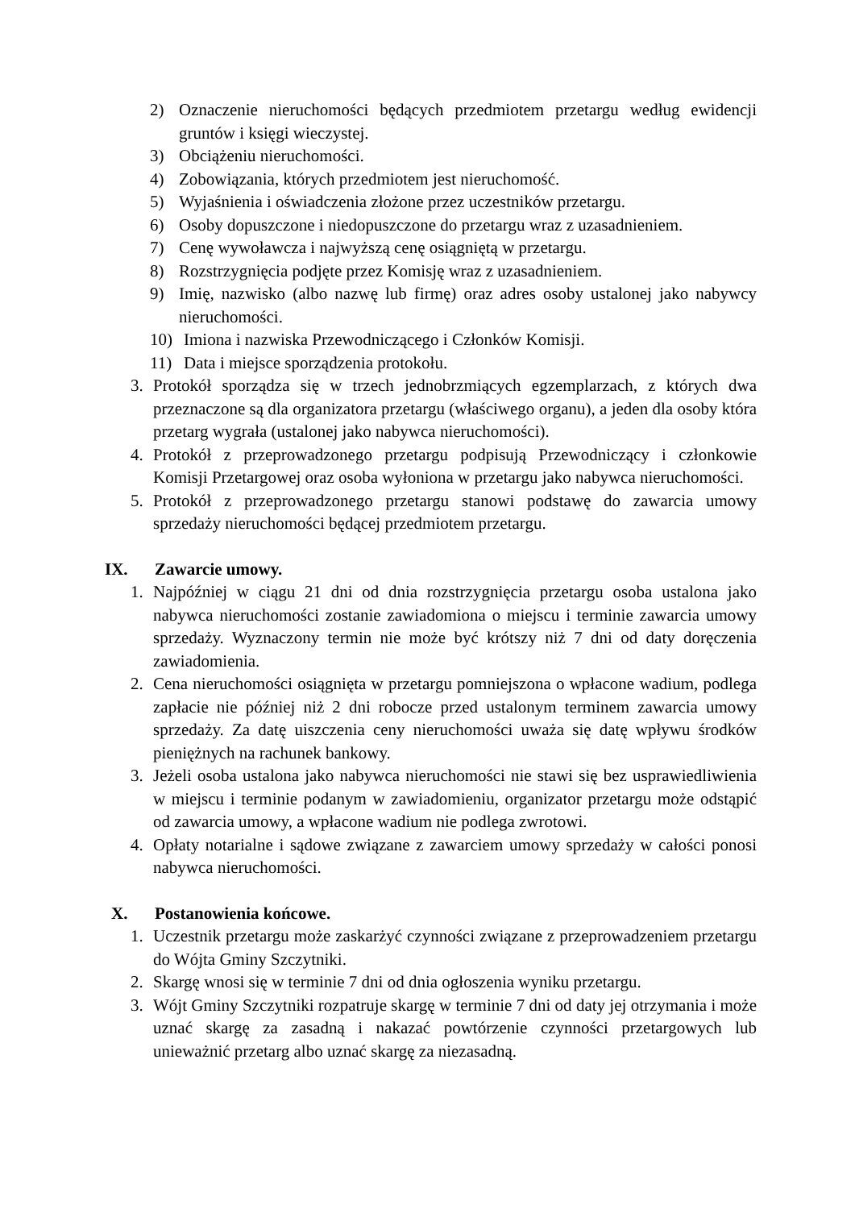2) Oznaczenie nieruchomości będących przedmiotem przetargu według ewidencji gruntów i księgi wieczystej.
3) Obciążeniu nieruchomości.
4) Zobowiązania, których przedmiotem jest nieruchomość.
5) Wyjaśnienia i oświadczenia złożone przez uczestników przetargu.
6) Osoby dopuszczone i niedopuszczone do przetargu wraz z uzasadnieniem.
7) Cenę wywoławcza i najwyższą cenę osiągniętą w przetargu.
8) Rozstrzygnięcia podjęte przez Komisję wraz z uzasadnieniem.
9) Imię, nazwisko (albo nazwę lub firmę) oraz adres osoby ustalonej jako nabywcy nieruchomości.
10) Imiona i nazwiska Przewodniczącego i Członków Komisji.
11) Data i miejsce sporządzenia protokołu.
3. Protokół sporządza się w trzech jednobrzmiących egzemplarzach, z których dwa przeznaczone są dla organizatora przetargu (właściwego organu), a jeden dla osoby która przetarg wygrała (ustalonej jako nabywca nieruchomości).
4. Protokół z przeprowadzonego przetargu podpisują Przewodniczący i członkowie Komisji Przetargowej oraz osoba wyłoniona w przetargu jako nabywca nieruchomości.
5. Protokół z przeprowadzonego przetargu stanowi podstawę do zawarcia umowy sprzedaży nieruchomości będącej przedmiotem przetargu.
IX. Zawarcie umowy.
1. Najpóźniej w ciągu 21 dni od dnia rozstrzygnięcia przetargu osoba ustalona jako nabywca nieruchomości zostanie zawiadomiona o miejscu i terminie zawarcia umowy sprzedaży. Wyznaczony termin nie może być krótszy niż 7 dni od daty doręczenia zawiadomienia.
2. Cena nieruchomości osiągnięta w przetargu pomniejszona o wpłacone wadium, podlega zapłacie nie później niż 2 dni robocze przed ustalonym terminem zawarcia umowy sprzedaży. Za datę uiszczenia ceny nieruchomości uważa się datę wpływu środków pieniężnych na rachunek bankowy.
3. Jeżeli osoba ustalona jako nabywca nieruchomości nie stawi się bez usprawiedliwienia w miejscu i terminie podanym w zawiadomieniu, organizator przetargu może odstąpić od zawarcia umowy, a wpłacone wadium nie podlega zwrotowi.
4. Opłaty notarialne i sądowe związane z zawarciem umowy sprzedaży w całości ponosi nabywca nieruchomości.
X. Postanowienia końcowe.
1. Uczestnik przetargu może zaskarżyć czynności związane z przeprowadzeniem przetargu do Wójta Gminy Szczytniki.
2. Skargę wnosi się w terminie 7 dni od dnia ogłoszenia wyniku przetargu.
3. Wójt Gminy Szczytniki rozpatruje skargę w terminie 7 dni od daty jej otrzymania i może uznać skargę za zasadną i nakazać powtórzenie czynności przetargowych lub unieważnić przetarg albo uznać skargę za niezasadną.